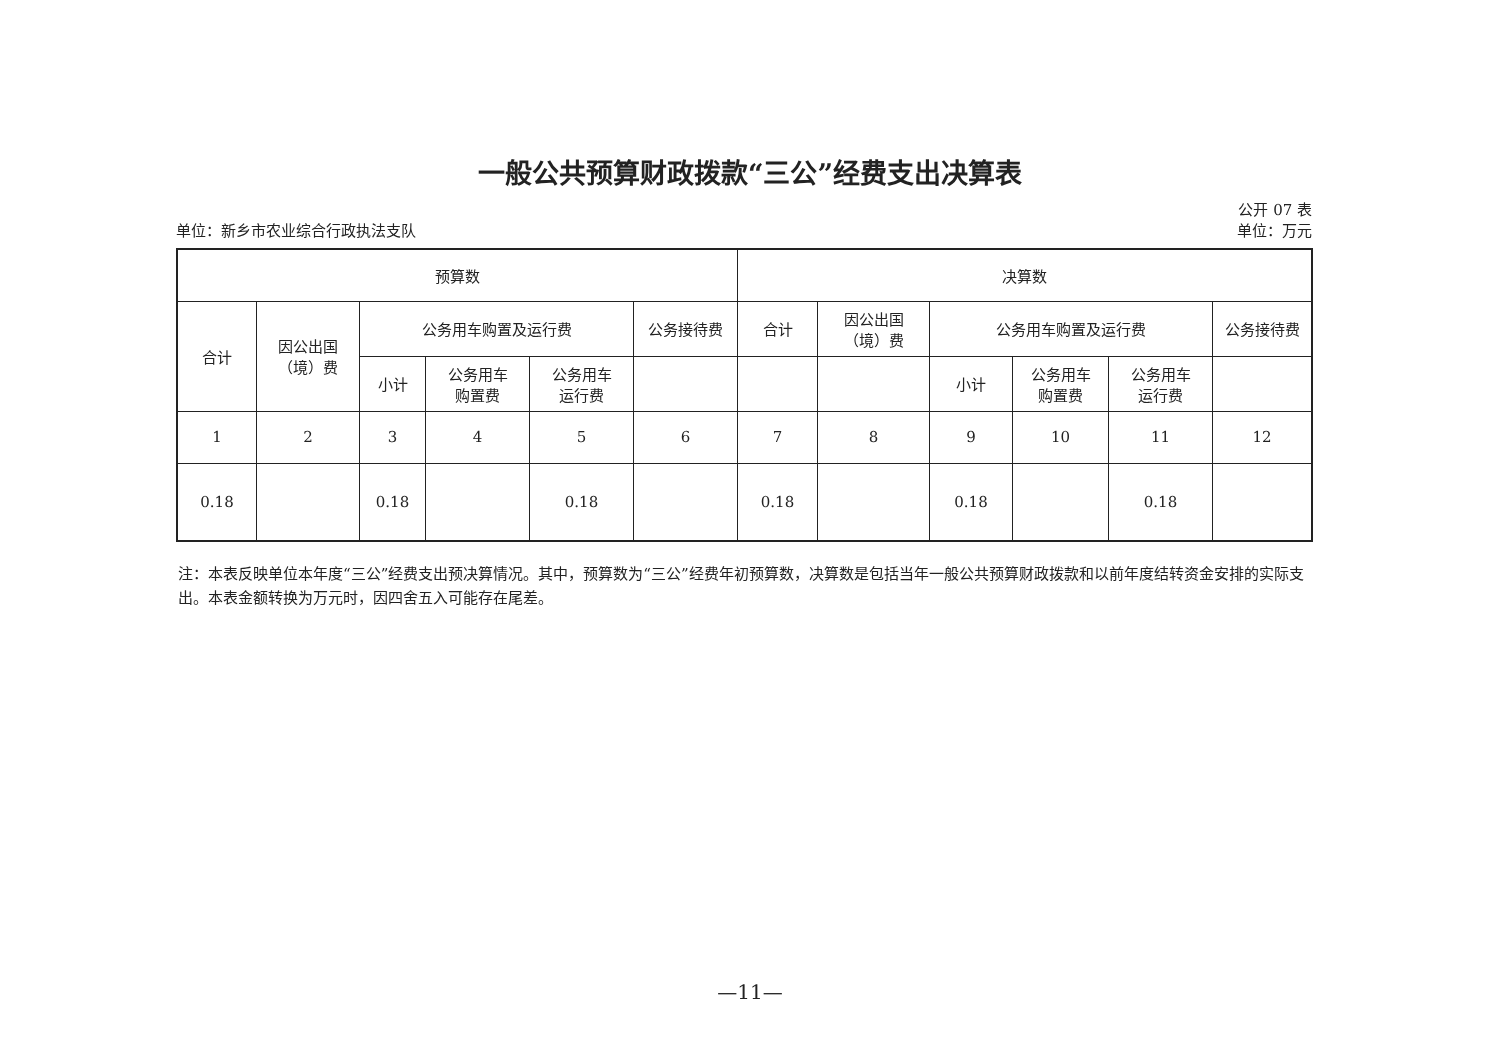一般公共预算财政拨款“三公”经费支出决算表
公开 07 表
单位：新乡市农业综合行政执法支队 单位：万元
| 预算数 | | | | | | 决算数 | | | | | |
| --- | --- | --- | --- | --- | --- | --- | --- | --- | --- | --- | --- |
| 合计 | 因公出国 （境）费 | 公务用车购置及运行费 | | | 公务接待费 | 合计 | 因公出国 （境）费 | 公务用车购置及运行费 | | | 公务接待费 |
| | | 小计 | 公务用车 购置费 | 公务用车 运行费 | | | | 小计 | 公务用车 购置费 | 公务用车 运行费 | |
| 1 | 2 | 3 | 4 | 5 | 6 | 7 | 8 | 9 | 10 | 11 | 12 |
| 0.18 | | 0.18 | | 0.18 | | 0.18 | | 0.18 | | 0.18 | |
注：本表反映单位本年度“三公”经费支出预决算情况。其中，预算数为“三公”经费年初预算数，决算数是包括当年一般公共预算财政拨款和以前年度结转资金安排的实际支出。本表金额转换为万元时，因四舍五入可能存在尾差。
—11—